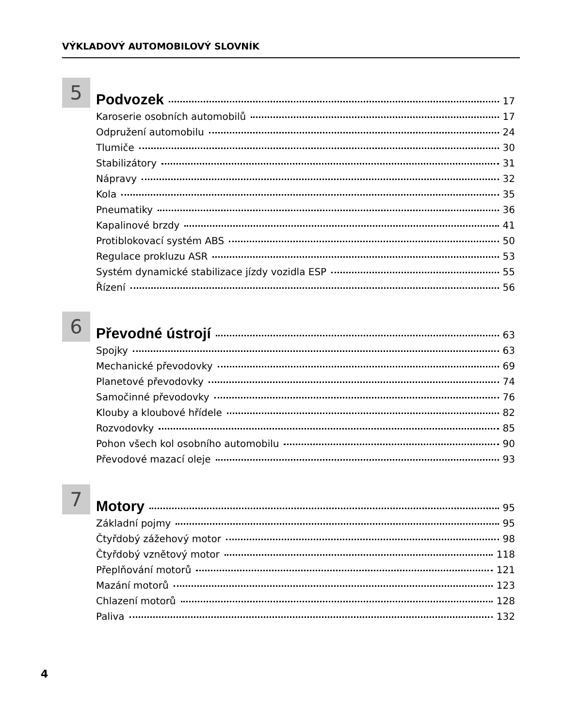VÝKLADOVÝ AUTOMOBILOVÝ SLOVNÍK
5
Podvozek 17
Karoserie osobních automobilů 17
Odpružení automobilu 24
Tlumiče 30
Stabilizátory 31
Nápravy 32
Kola 35
Pneumatiky 36
Kapalinové brzdy 41
Protiblokovací systém ABS 50
Regulace prokluzu ASR 53
Systém dynamické stabilizace jízdy vozidla ESP 55
Řízení 56
6
Převodné ústrojí 63
Spojky 63
Mechanické převodovky 69
Planetové převodovky 74
Samočinné převodovky 76
Klouby a kloubové hřídele 82
Rozvodovky 85
Pohon všech kol osobního automobilu 90
Převodové mazací oleje 93
7
Motory 95
Základní pojmy 95
Čtyřdobý zážehový motor 98
Čtyřdobý vznětový motor 118
Přeplňování motorů 121
Mazání motorů 123
Chlazení motorů 128
Paliva 132
4